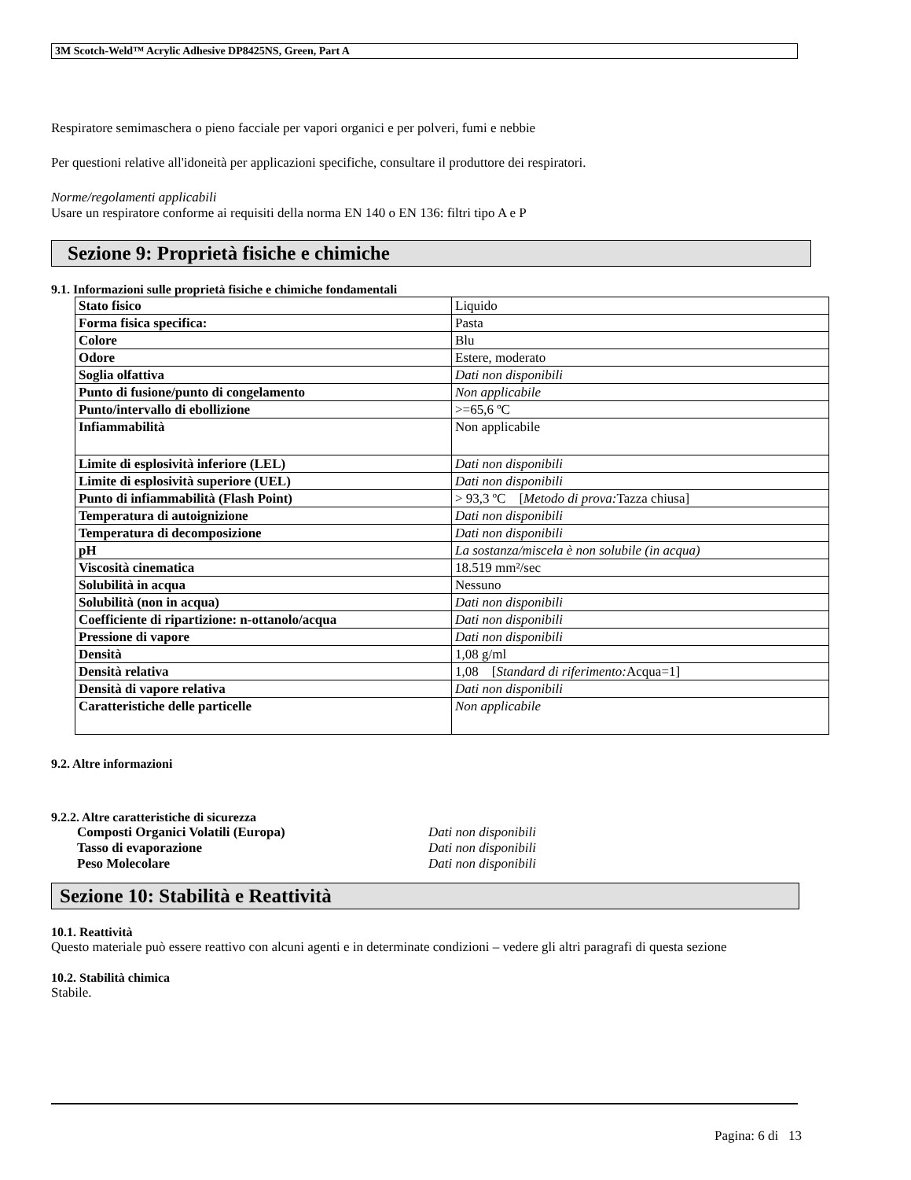3M Scotch-Weld™ Acrylic Adhesive DP8425NS, Green, Part A
Respiratore semimaschera o pieno facciale per vapori organici e per polveri, fumi e nebbie
Per questioni relative all'idoneità per applicazioni specifiche, consultare il produttore dei respiratori.
Norme/regolamenti applicabili
Usare un respiratore conforme ai requisiti della norma EN 140 o EN 136: filtri tipo A e P
Sezione 9: Proprietà fisiche e chimiche
9.1. Informazioni sulle proprietà fisiche e chimiche fondamentali
| Stato fisico | Liquido |
| Forma fisica specifica: | Pasta |
| Colore | Blu |
| Odore | Estere, moderato |
| Soglia olfattiva | Dati non disponibili |
| Punto di fusione/punto di congelamento | Non applicabile |
| Punto/intervallo di ebollizione | >=65,6 ºC |
| Infiammabilità | Non applicabile |
| Limite di esplosività inferiore (LEL) | Dati non disponibili |
| Limite di esplosività superiore (UEL) | Dati non disponibili |
| Punto di infiammabilità (Flash Point) | > 93,3 ºC [ Metodo di prova: Tazza chiusa] |
| Temperatura di autoignizione | Dati non disponibili |
| Temperatura di decomposizione | Dati non disponibili |
| pH | La sostanza/miscela è non solubile (in acqua) |
| Viscosità cinematica | 18.519 mm²/sec |
| Solubilità in acqua | Nessuno |
| Solubilità (non in acqua) | Dati non disponibili |
| Coefficiente di ripartizione: n-ottanolo/acqua | Dati non disponibili |
| Pressione di vapore | Dati non disponibili |
| Densità | 1,08 g/ml |
| Densità relativa | 1,08 [ Standard di riferimento: Acqua=1] |
| Densità di vapore relativa | Dati non disponibili |
| Caratteristiche delle particelle | Non applicabile |
9.2. Altre informazioni
9.2.2. Altre caratteristiche di sicurezza
Composti Organici Volatili (Europa) Dati non disponibili
Tasso di evaporazione Dati non disponibili
Peso Molecolare Dati non disponibili
Sezione 10: Stabilità e Reattività
10.1. Reattività
Questo materiale può essere reattivo con alcuni agenti e in determinate condizioni – vedere gli altri paragrafi di questa sezione
10.2. Stabilità chimica
Stabile.
Pagina: 6 di 13